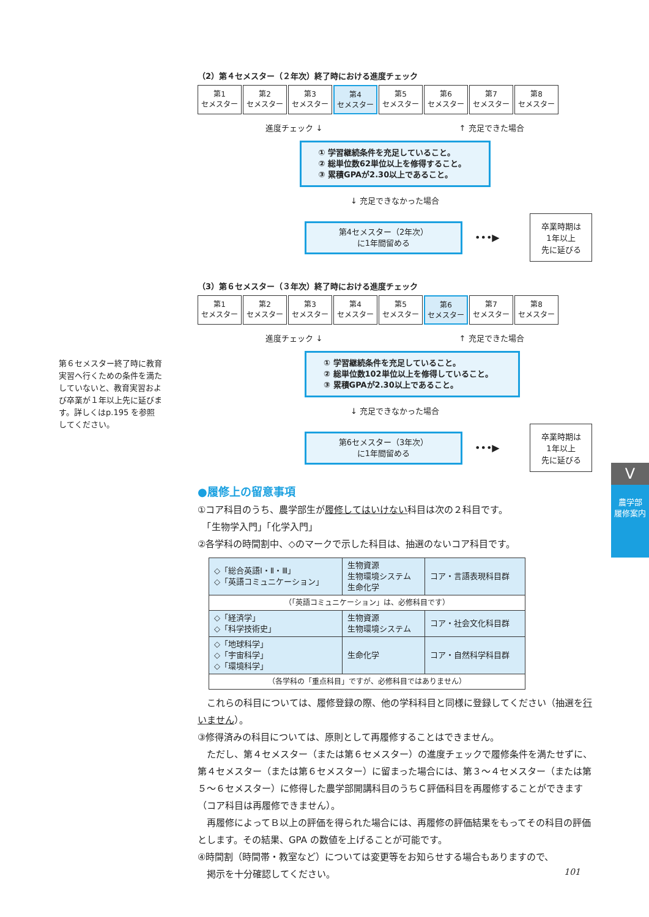第６セメスター終了時に教育実習へ行くための条件を満たしていないと、教育実習および卒業が１年以上先に延びます。詳しくはp.195 を参照してください。
（2）第４セメスター（２年次）終了時における進度チェック
第1
セメスター
第2
セメスター
第3
セメスター
第4
セメスター
第5
セメスター
第6
セメスター
第7
セメスター
第8
セメスター
進度チェック ↓ ↑ 充足できた場合
① 学習継続条件を充足していること。
② 総単位数62単位以上を修得すること。
③ 累積GPAが2.30以上であること。
↓ 充足できなかった場合
第4セメスター（2年次）
に1年間留める
•••▶
卒業時期は
1年以上
先に延びる
（3）第６セメスター（３年次）終了時における進度チェック
第1
セメスター
第2
セメスター
第3
セメスター
第4
セメスター
第5
セメスター
第6
セメスター
第7
セメスター
第8
セメスター
進度チェック ↓ ↑ 充足できた場合
① 学習継続条件を充足していること。
② 総単位数102単位以上を修得していること。
③ 累積GPAが2.30以上であること。
↓ 充足できなかった場合
第6セメスター（3年次）
に1年間留める
•••▶
卒業時期は
1年以上
先に延びる
●履修上の留意事項
①コア科目のうち、農学部生が履修してはいけない科目は次の２科目です。
　「生物学入門」「化学入門」
②各学科の時間割中、◇のマークで示した科目は、抽選のないコア科目です。
| ◇「総合英語Ⅰ・Ⅱ・Ⅲ」 ◇「英語コミュニケーション」 | 生物資源 生物環境システム 生命化学 | コア・言語表現科目群 |
| （「英語コミュニケーション」は、必修科目です） | | |
| ◇「経済学」 ◇「科学技術史」 | 生物資源 生物環境システム | コア・社会文化科目群 |
| ◇「地球科学」 ◇「宇宙科学」 ◇「環境科学」 | 生命化学 | コア・自然科学科目群 |
| （各学科の「重点科目」ですが、必修科目ではありません） | | |
　これらの科目については、履修登録の際、他の学科科目と同様に登録してください（抽選を行いません）。
③修得済みの科目については、原則として再履修することはできません。
　ただし、第４セメスター（または第６セメスター）の進度チェックで履修条件を満たせずに、第４セメスター（または第６セメスター）に留まった場合には、第３～４セメスター（または第５～６セメスター）に修得した農学部開講科目のうちＣ評価科目を再履修することができます（コア科目は再履修できません）。
　再履修によってＢ以上の評価を得られた場合には、再履修の評価結果をもってその科目の評価とします。その結果、GPA の数値を上げることが可能です。
④時間割（時間帯・教室など）については変更等をお知らせする場合もありますので、
　掲示を十分確認してください。
V
農学部
履修案内
101